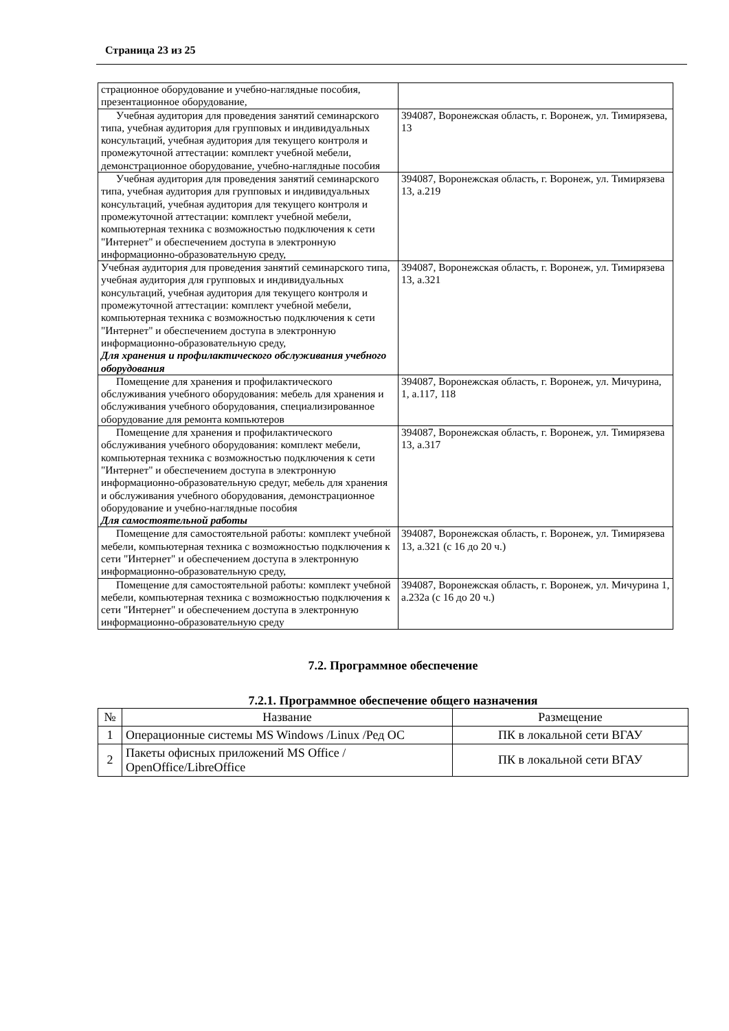Страница 23 из 25
| страционное оборудование и учебно-наглядные пособия, презентационное оборудование, | |
| Учебная аудитория для проведения занятий семинарского типа, учебная аудитория для групповых и индивидуальных консультаций, учебная аудитория для текущего контроля и промежуточной аттестации: комплект учебной мебели, демонстрационное оборудование, учебно-наглядные пособия | 394087, Воронежская область, г. Воронеж, ул. Тимирязева, 13 |
| Учебная аудитория для проведения занятий семинарского типа, учебная аудитория для групповых и индивидуальных консультаций, учебная аудитория для текущего контроля и промежуточной аттестации: комплект учебной мебели, компьютерная техника с возможностью подключения к сети "Интернет" и обеспечением доступа в электронную информационно-образовательную среду, | 394087, Воронежская область, г. Воронеж, ул. Тимирязева 13, а.219 |
| Учебная аудитория для проведения занятий семинарского типа, учебная аудитория для групповых и индивидуальных консультаций, учебная аудитория для текущего контроля и промежуточной аттестации: комплект учебной мебели, компьютерная техника с возможностью подключения к сети "Интернет" и обеспечением доступа в электронную информационно-образовательную среду, Для хранения и профилактического обслуживания учебного оборудования | 394087, Воронежская область, г. Воронеж, ул. Тимирязева 13, а.321 |
| Помещение для хранения и профилактического обслуживания учебного оборудования: мебель для хранения и обслуживания учебного оборудования, специализированное оборудование для ремонта компьютеров | 394087, Воронежская область, г. Воронеж, ул. Мичурина, 1, а.117, 118 |
| Помещение для хранения и профилактического обслуживания учебного оборудования: комплект мебели, компьютерная техника с возможностью подключения к сети "Интернет" и обеспечением доступа в электронную информационно-образовательную средуг, мебель для хранения и обслуживания учебного оборудования, демонстрационное оборудование и учебно-наглядные пособия Для самостоятельной работы | 394087, Воронежская область, г. Воронеж, ул. Тимирязева 13, а.317 |
| Помещение для самостоятельной работы: комплект учебной мебели, компьютерная техника с возможностью подключения к сети "Интернет" и обеспечением доступа в электронную информационно-образовательную среду, | 394087, Воронежская область, г. Воронеж, ул. Тимирязева 13, а.321 (с 16 до 20 ч.) |
| Помещение для самостоятельной работы: комплект учебной мебели, компьютерная техника с возможностью подключения к сети "Интернет" и обеспечением доступа в электронную информационно-образовательную среду | 394087, Воронежская область, г. Воронеж, ул. Мичурина 1, а.232а (с 16 до 20 ч.) |
7.2. Программное обеспечение
7.2.1. Программное обеспечение общего назначения
| № | Название | Размещение |
| --- | --- | --- |
| 1 | Операционные системы MS Windows /Linux /Ред ОС | ПК в локальной сети ВГАУ |
| 2 | Пакеты офисных приложений MS Office / OpenOffice/LibreOffice | ПК в локальной сети ВГАУ |